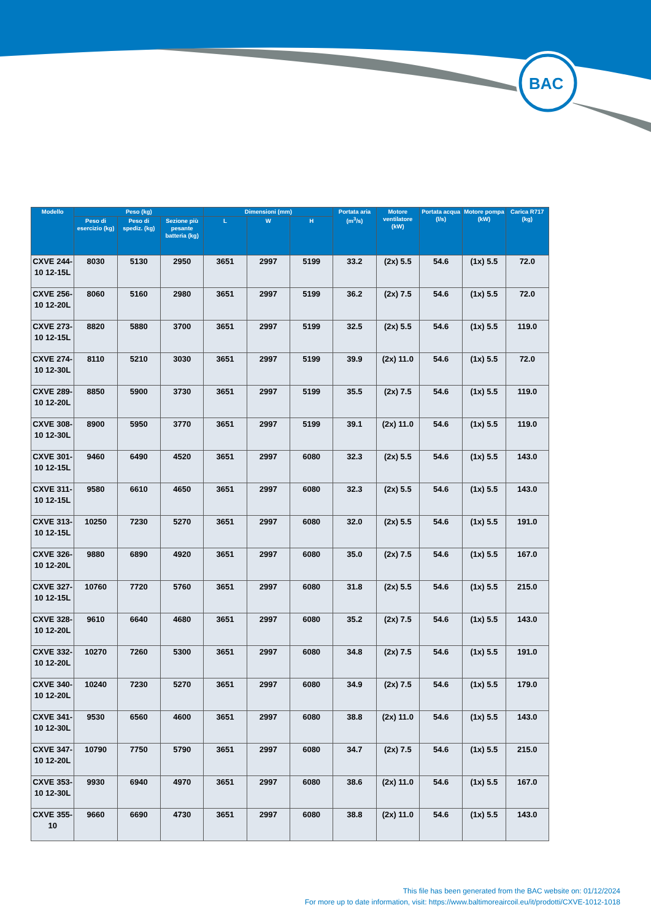BAC
| Modello | Peso (kg) | | | Dimensioni (mm) | | | Portata aria (m<sup>3</sup>/s) | Motore ventilatore (kW) | Portata acqua (l/s) | Motore pompa (kW) | Carica R717 (kg) |
| --- | --- | --- | --- | --- | --- | --- | --- | --- | --- | --- | --- |
| | Peso di esercizio (kg) | Peso di spediz. (kg) | Sezione più pesante batteria (kg) | L | W | H | | | | | |
| CXVE 244-10 12-15L | 8030 | 5130 | 2950 | 3651 | 2997 | 5199 | 33.2 | (2x) 5.5 | 54.6 | (1x) 5.5 | 72.0 |
| CXVE 256-10 12-20L | 8060 | 5160 | 2980 | 3651 | 2997 | 5199 | 36.2 | (2x) 7.5 | 54.6 | (1x) 5.5 | 72.0 |
| CXVE 273-10 12-15L | 8820 | 5880 | 3700 | 3651 | 2997 | 5199 | 32.5 | (2x) 5.5 | 54.6 | (1x) 5.5 | 119.0 |
| CXVE 274-10 12-30L | 8110 | 5210 | 3030 | 3651 | 2997 | 5199 | 39.9 | (2x) 11.0 | 54.6 | (1x) 5.5 | 72.0 |
| CXVE 289-10 12-20L | 8850 | 5900 | 3730 | 3651 | 2997 | 5199 | 35.5 | (2x) 7.5 | 54.6 | (1x) 5.5 | 119.0 |
| CXVE 308-10 12-30L | 8900 | 5950 | 3770 | 3651 | 2997 | 5199 | 39.1 | (2x) 11.0 | 54.6 | (1x) 5.5 | 119.0 |
| CXVE 301-10 12-15L | 9460 | 6490 | 4520 | 3651 | 2997 | 6080 | 32.3 | (2x) 5.5 | 54.6 | (1x) 5.5 | 143.0 |
| CXVE 311-10 12-15L | 9580 | 6610 | 4650 | 3651 | 2997 | 6080 | 32.3 | (2x) 5.5 | 54.6 | (1x) 5.5 | 143.0 |
| CXVE 313-10 12-15L | 10250 | 7230 | 5270 | 3651 | 2997 | 6080 | 32.0 | (2x) 5.5 | 54.6 | (1x) 5.5 | 191.0 |
| CXVE 326-10 12-20L | 9880 | 6890 | 4920 | 3651 | 2997 | 6080 | 35.0 | (2x) 7.5 | 54.6 | (1x) 5.5 | 167.0 |
| CXVE 327-10 12-15L | 10760 | 7720 | 5760 | 3651 | 2997 | 6080 | 31.8 | (2x) 5.5 | 54.6 | (1x) 5.5 | 215.0 |
| CXVE 328-10 12-20L | 9610 | 6640 | 4680 | 3651 | 2997 | 6080 | 35.2 | (2x) 7.5 | 54.6 | (1x) 5.5 | 143.0 |
| CXVE 332-10 12-20L | 10270 | 7260 | 5300 | 3651 | 2997 | 6080 | 34.8 | (2x) 7.5 | 54.6 | (1x) 5.5 | 191.0 |
| CXVE 340-10 12-20L | 10240 | 7230 | 5270 | 3651 | 2997 | 6080 | 34.9 | (2x) 7.5 | 54.6 | (1x) 5.5 | 179.0 |
| CXVE 341-10 12-30L | 9530 | 6560 | 4600 | 3651 | 2997 | 6080 | 38.8 | (2x) 11.0 | 54.6 | (1x) 5.5 | 143.0 |
| CXVE 347-10 12-20L | 10790 | 7750 | 5790 | 3651 | 2997 | 6080 | 34.7 | (2x) 7.5 | 54.6 | (1x) 5.5 | 215.0 |
| CXVE 353-10 12-30L | 9930 | 6940 | 4970 | 3651 | 2997 | 6080 | 38.6 | (2x) 11.0 | 54.6 | (1x) 5.5 | 167.0 |
| CXVE 355-10 | 9660 | 6690 | 4730 | 3651 | 2997 | 6080 | 38.8 | (2x) 11.0 | 54.6 | (1x) 5.5 | 143.0 |
This file has been generated from the BAC website on: 01/12/2024
For more up to date information, visit: https://www.baltimoreaircoil.eu/it/prodotti/CXVE-1012-1018